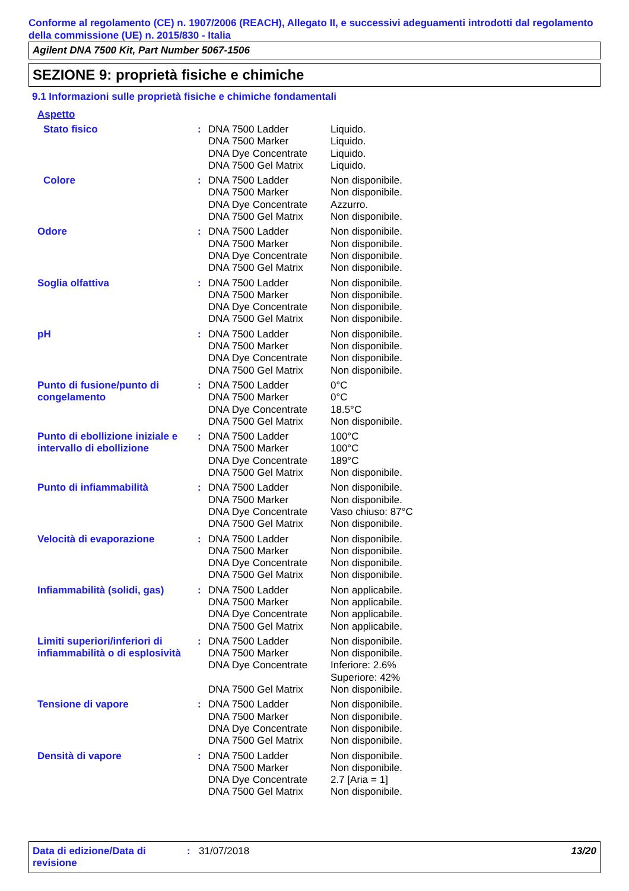Conforme al regolamento (CE) n. 1907/2006 (REACH), Allegato II, e successivi adeguamenti introdotti dal regolamento della commissione (UE) n. 2015/830 - Italia
Agilent DNA 7500 Kit, Part Number 5067-1506
SEZIONE 9: proprietà fisiche e chimiche
9.1 Informazioni sulle proprietà fisiche e chimiche fondamentali
Aspetto
| Stato fisico | : | DNA 7500 Ladder DNA 7500 Marker DNA Dye Concentrate DNA 7500 Gel Matrix | Liquido. Liquido. Liquido. Liquido. |
| Colore | : | DNA 7500 Ladder DNA 7500 Marker DNA Dye Concentrate DNA 7500 Gel Matrix | Non disponibile. Non disponibile. Azzurro. Non disponibile. |
| Odore | : | DNA 7500 Ladder DNA 7500 Marker DNA Dye Concentrate DNA 7500 Gel Matrix | Non disponibile. Non disponibile. Non disponibile. Non disponibile. |
| Soglia olfattiva | : | DNA 7500 Ladder DNA 7500 Marker DNA Dye Concentrate DNA 7500 Gel Matrix | Non disponibile. Non disponibile. Non disponibile. Non disponibile. |
| pH | : | DNA 7500 Ladder DNA 7500 Marker DNA Dye Concentrate DNA 7500 Gel Matrix | Non disponibile. Non disponibile. Non disponibile. Non disponibile. |
| Punto di fusione/punto di congelamento | : | DNA 7500 Ladder DNA 7500 Marker DNA Dye Concentrate DNA 7500 Gel Matrix | 0°C 0°C 18.5°C Non disponibile. |
| Punto di ebollizione iniziale e intervallo di ebollizione | : | DNA 7500 Ladder DNA 7500 Marker DNA Dye Concentrate DNA 7500 Gel Matrix | 100°C 100°C 189°C Non disponibile. |
| Punto di infiammabilità | : | DNA 7500 Ladder DNA 7500 Marker DNA Dye Concentrate DNA 7500 Gel Matrix | Non disponibile. Non disponibile. Vaso chiuso: 87°C Non disponibile. |
| Velocità di evaporazione | : | DNA 7500 Ladder DNA 7500 Marker DNA Dye Concentrate DNA 7500 Gel Matrix | Non disponibile. Non disponibile. Non disponibile. Non disponibile. |
| Infiammabilità (solidi, gas) | : | DNA 7500 Ladder DNA 7500 Marker DNA Dye Concentrate DNA 7500 Gel Matrix | Non applicabile. Non applicabile. Non applicabile. Non applicabile. |
| Limiti superiori/inferiori di infiammabilità o di esplosività | : | DNA 7500 Ladder DNA 7500 Marker DNA Dye Concentrate DNA 7500 Gel Matrix | Non disponibile. Non disponibile. Inferiore: 2.6% Superiore: 42% Non disponibile. |
| Tensione di vapore | : | DNA 7500 Ladder DNA 7500 Marker DNA Dye Concentrate DNA 7500 Gel Matrix | Non disponibile. Non disponibile. Non disponibile. Non disponibile. |
| Densità di vapore | : | DNA 7500 Ladder DNA 7500 Marker DNA Dye Concentrate DNA 7500 Gel Matrix | Non disponibile. Non disponibile. 2.7 [Aria = 1] Non disponibile. |
Data di edizione/Data di revisione
: 31/07/2018 13/20